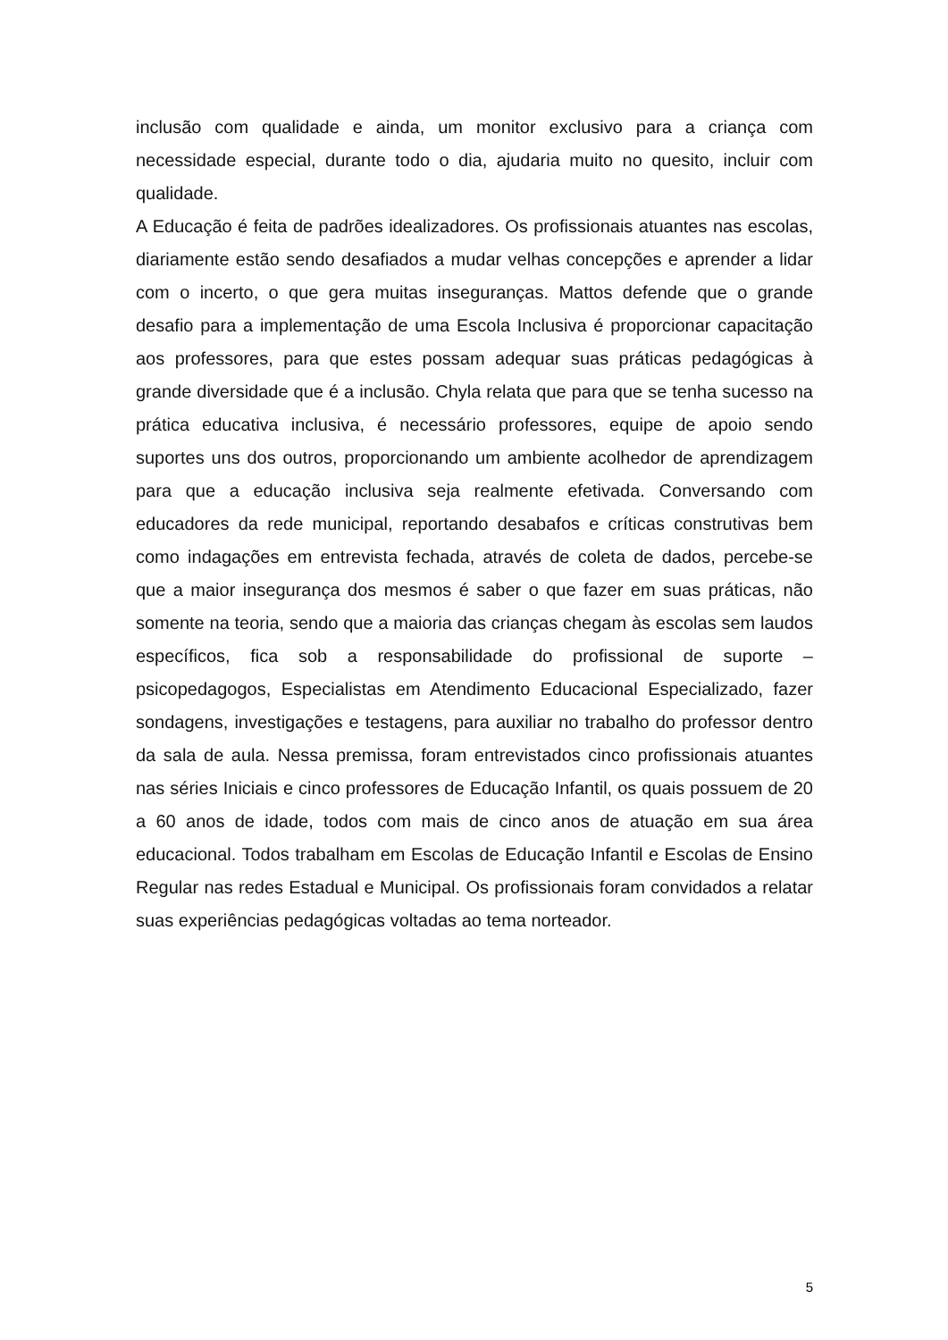inclusão com qualidade e ainda, um monitor exclusivo para a criança com necessidade especial, durante todo o dia, ajudaria muito no quesito, incluir com qualidade.
A Educação é feita de padrões idealizadores. Os profissionais atuantes nas escolas, diariamente estão sendo desafiados a mudar velhas concepções e aprender a lidar com o incerto, o que gera muitas inseguranças. Mattos defende que o grande desafio para a implementação de uma Escola Inclusiva é proporcionar capacitação aos professores, para que estes possam adequar suas práticas pedagógicas à grande diversidade que é a inclusão. Chyla relata que para que se tenha sucesso na prática educativa inclusiva, é necessário professores, equipe de apoio sendo suportes uns dos outros, proporcionando um ambiente acolhedor de aprendizagem para que a educação inclusiva seja realmente efetivada. Conversando com educadores da rede municipal, reportando desabafos e críticas construtivas bem como indagações em entrevista fechada, através de coleta de dados, percebe-se que a maior insegurança dos mesmos é saber o que fazer em suas práticas, não somente na teoria, sendo que a maioria das crianças chegam às escolas sem laudos específicos, fica sob a responsabilidade do profissional de suporte – psicopedagogos, Especialistas em Atendimento Educacional Especializado, fazer sondagens, investigações e testagens, para auxiliar no trabalho do professor dentro da sala de aula. Nessa premissa, foram entrevistados cinco profissionais atuantes nas séries Iniciais e cinco professores de Educação Infantil, os quais possuem de 20 a 60 anos de idade, todos com mais de cinco anos de atuação em sua área educacional. Todos trabalham em Escolas de Educação Infantil e Escolas de Ensino Regular nas redes Estadual e Municipal. Os profissionais foram convidados a relatar suas experiências pedagógicas voltadas ao tema norteador.
5